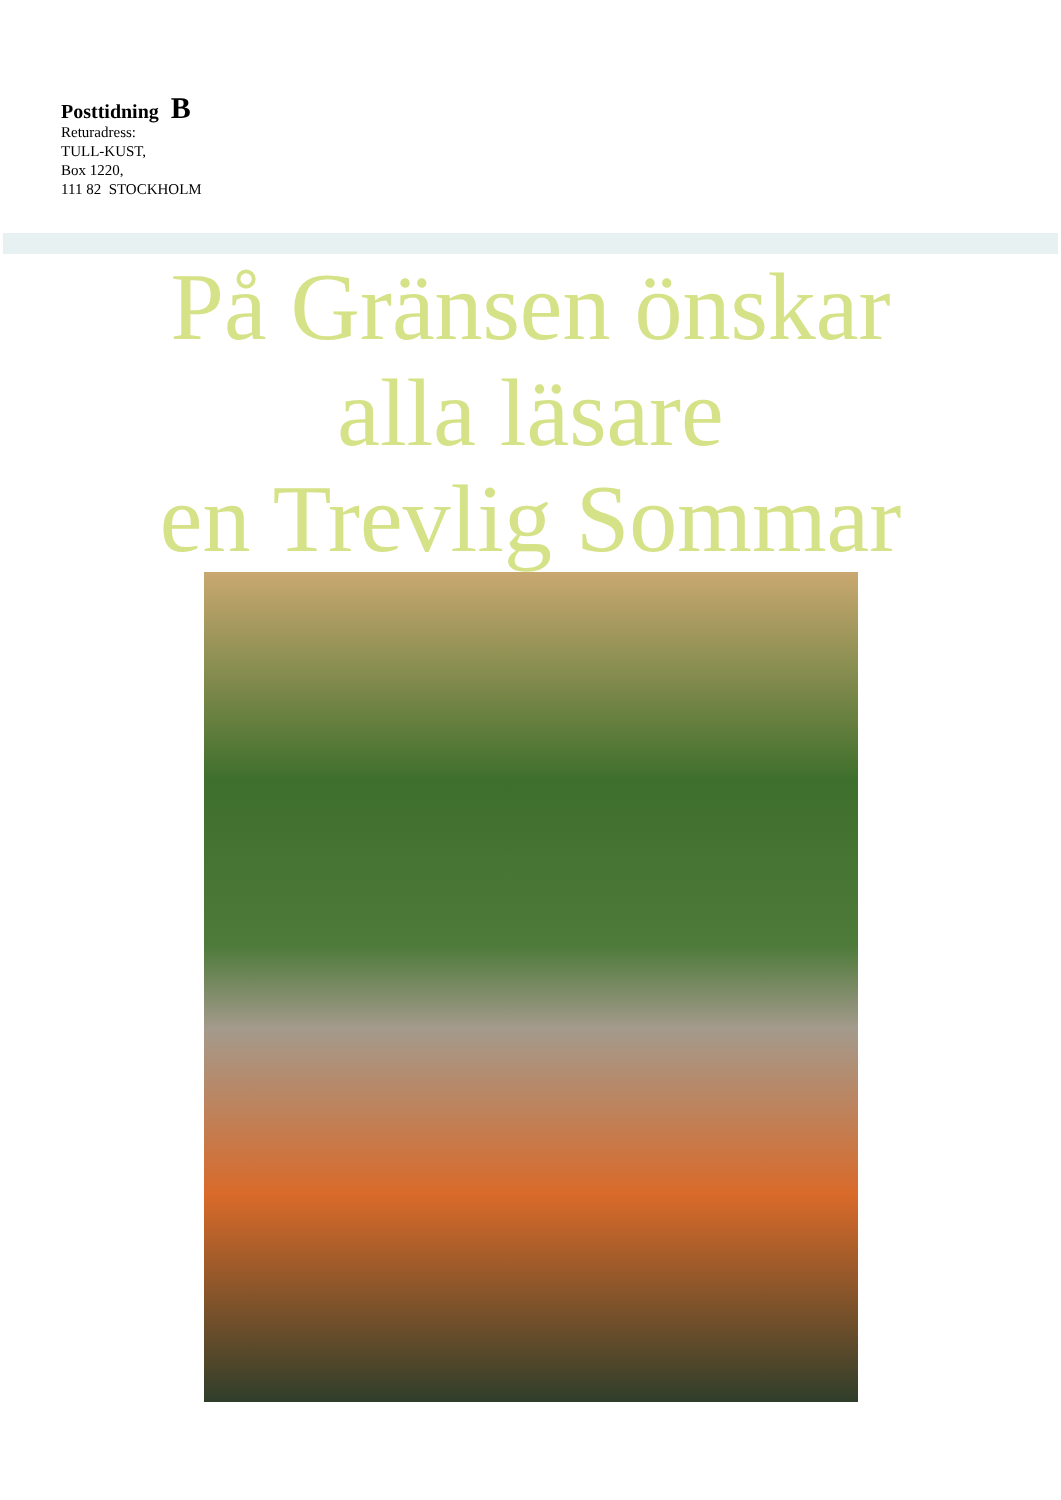Posttidning B
Returadress:
TULL-KUST,
Box 1220,
111 82 STOCKHOLM
På Gränsen önskar
alla läsare
en Trevlig Sommar